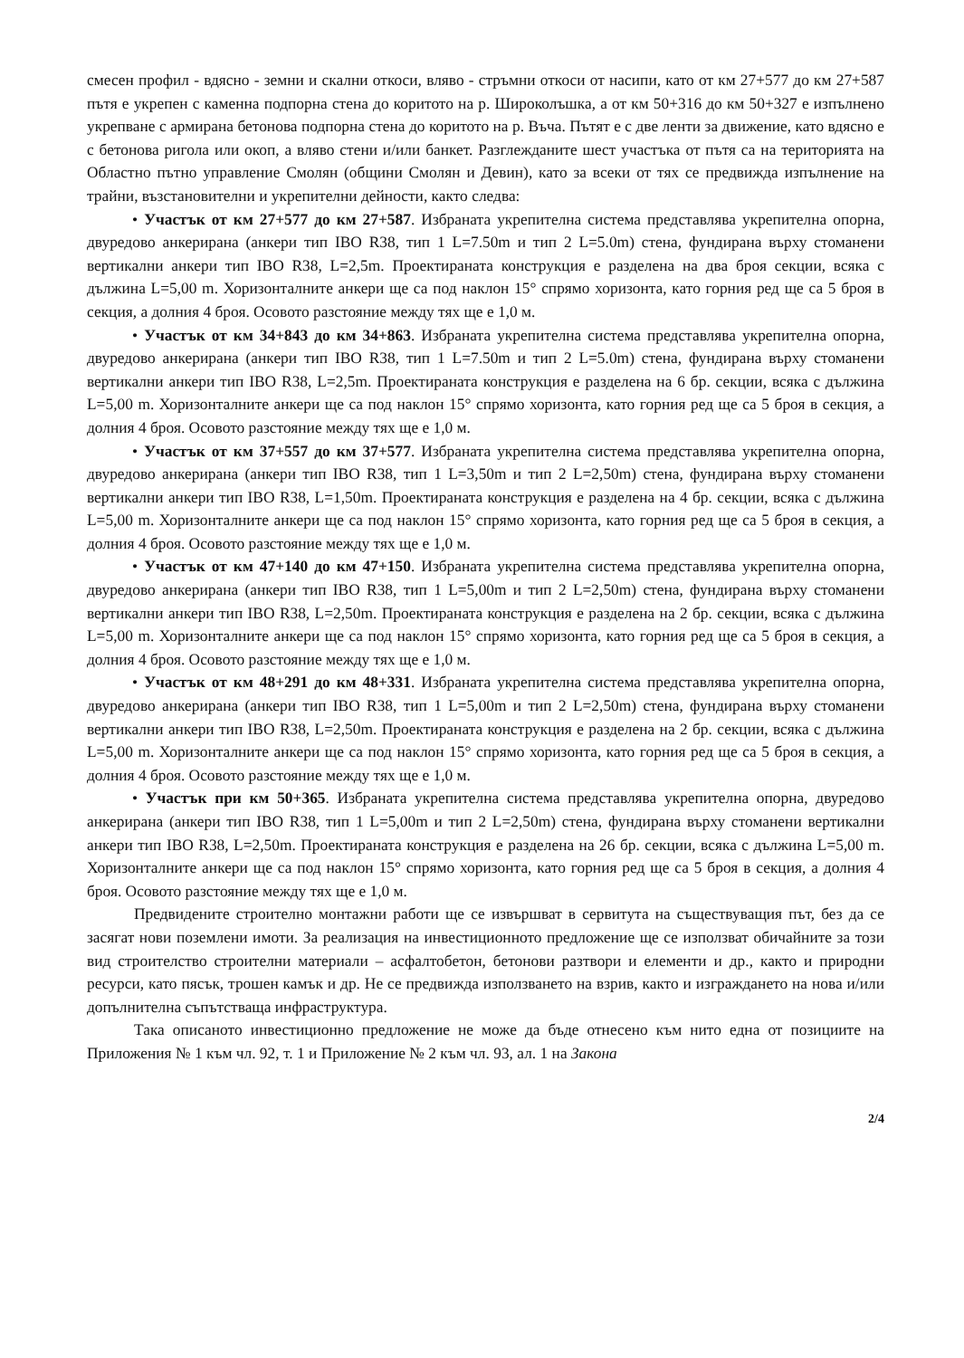смесен профил - вдясно - земни и скални откоси, вляво - стръмни откоси от насипи, като от км 27+577 до км 27+587 пътя е укрепен с каменна подпорна стена до коритото на р. Широколъшка, а от км 50+316 до км 50+327 е изпълнено укрепване с армирана бетонова подпорна стена до коритото на р. Въча. Пътят е с две ленти за движение, като вдясно е с бетонова ригола или окоп, а вляво стени и/или банкет. Разглежданите шест участъка от пътя са на територията на Областно пътно управление Смолян (общини Смолян и Девин), като за всеки от тях се предвижда изпълнение на трайни, възстановителни и укрепителни дейности, както следва:
• Участък от км 27+577 до км 27+587. Избраната укрепителна система представлява укрепителна опорна, двуредово анкерирана (анкери тип IBO R38, тип 1 L=7.50m и тип 2 L=5.0m) стена, фундирана върху стоманени вертикални анкери тип IBO R38, L=2,5m. Проектираната конструкция е разделена на два броя секции, всяка с дължина L=5,00 m. Хоризонталните анкери ще са под наклон 15° спрямо хоризонта, като горния ред ще са 5 броя в секция, а долния 4 броя. Осовото разстояние между тях ще е 1,0 м.
• Участък от км 34+843 до км 34+863. Избраната укрепителна система представлява укрепителна опорна, двуредово анкерирана (анкери тип IBO R38, тип 1 L=7.50m и тип 2 L=5.0m) стена, фундирана върху стоманени вертикални анкери тип IBO R38, L=2,5m. Проектираната конструкция е разделена на 6 бр. секции, всяка с дължина L=5,00 m. Хоризонталните анкери ще са под наклон 15° спрямо хоризонта, като горния ред ще са 5 броя в секция, а долния 4 броя. Осовото разстояние между тях ще е 1,0 м.
• Участък от км 37+557 до км 37+577. Избраната укрепителна система представлява укрепителна опорна, двуредово анкерирана (анкери тип IBO R38, тип 1 L=3,50m и тип 2 L=2,50m) стена, фундирана върху стоманени вертикални анкери тип IBO R38, L=1,50m. Проектираната конструкция е разделена на 4 бр. секции, всяка с дължина L=5,00 m. Хоризонталните анкери ще са под наклон 15° спрямо хоризонта, като горния ред ще са 5 броя в секция, а долния 4 броя. Осовото разстояние между тях ще е 1,0 м.
• Участък от км 47+140 до км 47+150. Избраната укрепителна система представлява укрепителна опорна, двуредово анкерирана (анкери тип IBO R38, тип 1 L=5,00m и тип 2 L=2,50m) стена, фундирана върху стоманени вертикални анкери тип IBO R38, L=2,50m. Проектираната конструкция е разделена на 2 бр. секции, всяка с дължина L=5,00 m. Хоризонталните анкери ще са под наклон 15° спрямо хоризонта, като горния ред ще са 5 броя в секция, а долния 4 броя. Осовото разстояние между тях ще е 1,0 м.
• Участък от км 48+291 до км 48+331. Избраната укрепителна система представлява укрепителна опорна, двуредово анкерирана (анкери тип IBO R38, тип 1 L=5,00m и тип 2 L=2,50m) стена, фундирана върху стоманени вертикални анкери тип IBO R38, L=2,50m. Проектираната конструкция е разделена на 2 бр. секции, всяка с дължина L=5,00 m. Хоризонталните анкери ще са под наклон 15° спрямо хоризонта, като горния ред ще са 5 броя в секция, а долния 4 броя. Осовото разстояние между тях ще е 1,0 м.
• Участък при км 50+365. Избраната укрепителна система представлява укрепителна опорна, двуредово анкерирана (анкери тип IBO R38, тип 1 L=5,00m и тип 2 L=2,50m) стена, фундирана върху стоманени вертикални анкери тип IBO R38, L=2,50m. Проектираната конструкция е разделена на 26 бр. секции, всяка с дължина L=5,00 m. Хоризонталните анкери ще са под наклон 15° спрямо хоризонта, като горния ред ще са 5 броя в секция, а долния 4 броя. Осовото разстояние между тях ще е 1,0 м.
Предвидените строително монтажни работи ще се извършват в сервитута на съществуващия път, без да се засягат нови поземлени имоти. За реализация на инвестиционното предложение ще се използват обичайните за този вид строителство строителни материали – асфалтобетон, бетонови разтвори и елементи и др., както и природни ресурси, като пясък, трошен камък и др. Не се предвижда използването на взрив, както и изграждането на нова и/или допълнителна съпътстваща инфраструктура.
Така описаното инвестиционно предложение не може да бъде отнесено към нито една от позициите на Приложения № 1 към чл. 92, т. 1 и Приложение № 2 към чл. 93, ал. 1 на Закона
2/4